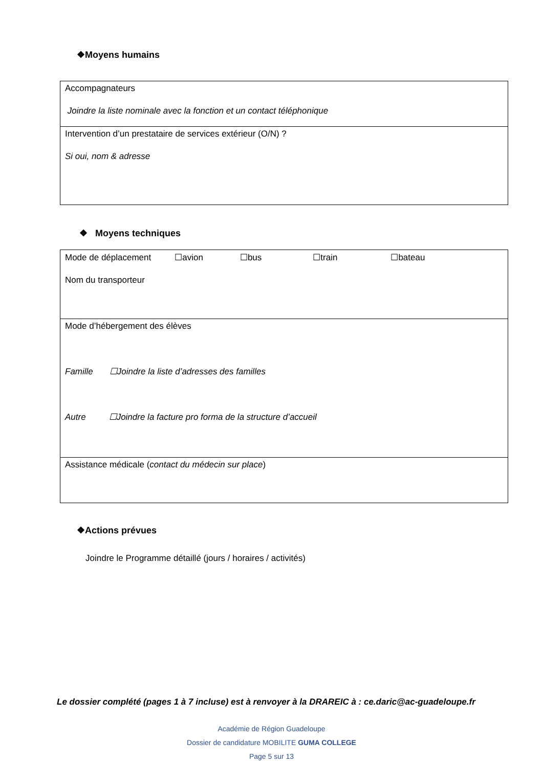❖Moyens humains
| Accompagnateurs Joindre la liste nominale avec la fonction et un contact téléphonique |
| Intervention d’un prestataire de services extérieur (O/N) ? Si oui, nom & adresse |
❖ Moyens techniques
| Mode de déplacement ☐avion ☐bus ☐train ☐bateau Nom du transporteur |
| Mode d’hébergement des élèves Famille ☐Joindre la liste d’adresses des familles Autre ☐Joindre la facture pro forma de la structure d’accueil |
| Assistance médicale ( contact du médecin sur place ) |
❖Actions prévues
Joindre le Programme détaillé (jours / horaires / activités)
Le dossier complété (pages 1 à 7 incluse) est à renvoyer à la DRAREIC à : ce.daric@ac-guadeloupe.fr
Académie de Région Guadeloupe
Dossier de candidature MOBILITE GUMA COLLEGE
Page 5 sur 13